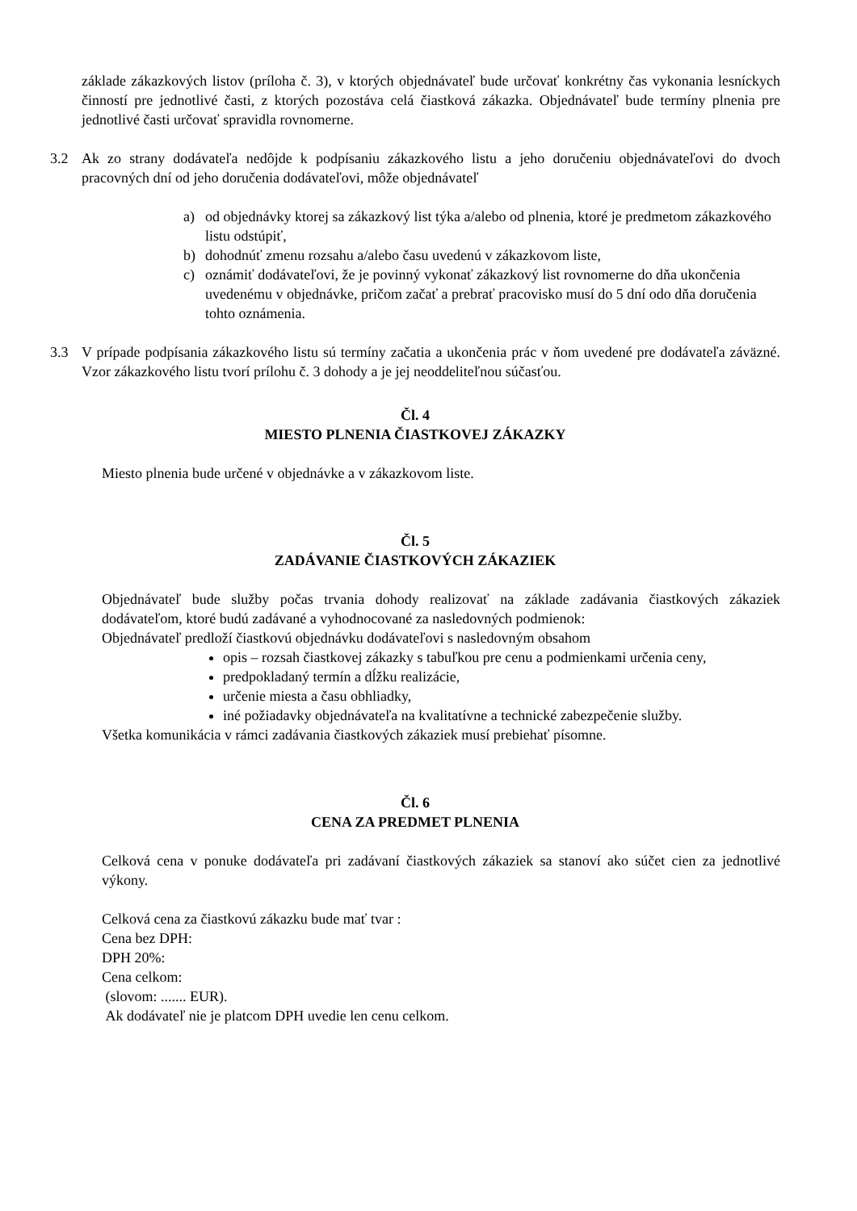základe zákazkových listov (príloha č. 3), v ktorých objednávateľ bude určovať konkrétny čas vykonania lesníckych činností pre jednotlivé časti, z ktorých pozostáva celá čiastková zákazka. Objednávateľ bude termíny plnenia pre jednotlivé časti určovať spravidla rovnomerne.
3.2 Ak zo strany dodávateľa nedôjde k podpísaniu zákazkového listu a jeho doručeniu objednávateľovi do dvoch pracovných dní od jeho doručenia dodávateľovi, môže objednávateľ
a) od objednávky ktorej sa zákazkový list týka a/alebo od plnenia, ktoré je predmetom zákazkového listu odstúpiť,
b) dohodnúť zmenu rozsahu a/alebo času uvedenú v zákazkovom liste,
c) oznámiť dodávateľovi, že je povinný vykonať zákazkový list rovnomerne do dňa ukončenia uvedenému v objednávke, pričom začať a prebrať pracovisko musí do 5 dní odo dňa doručenia tohto oznámenia.
3.3 V prípade podpísania zákazkového listu sú termíny začatia a ukončenia prác v ňom uvedené pre dodávateľa záväzné. Vzor zákazkového listu tvorí prílohu č. 3 dohody a je jej neoddeliteľnou súčasťou.
Čl. 4
MIESTO PLNENIA ČIASTKOVEJ ZÁKAZKY
Miesto plnenia bude určené v objednávke a v zákazkovom liste.
Čl. 5
ZADÁVANIE ČIASTKOVÝCH ZÁKAZIEK
Objednávateľ bude služby počas trvania dohody realizovať na základe zadávania čiastkových zákaziek dodávateľom, ktoré budú zadávané a vyhodnocované za nasledovných podmienok:
Objednávateľ predloží čiastkovú objednávku dodávateľovi s nasledovným obsahom
opis – rozsah čiastkovej zákazky s tabuľkou pre cenu a podmienkami určenia ceny,
predpokladaný termín a dĺžku realizácie,
určenie miesta a času obhliadky,
iné požiadavky objednávateľa na kvalitatívne a technické zabezpečenie služby.
Všetka komunikácia v rámci zadávania čiastkových zákaziek musí prebiehať písomne.
Čl. 6
CENA ZA PREDMET PLNENIA
Celková cena v ponuke dodávateľa pri zadávaní čiastkových zákaziek sa stanoví ako súčet cien za jednotlivé výkony.
Celková cena za čiastkovú zákazku bude mať tvar :
Cena bez DPH:
DPH 20%:
Cena celkom:
(slovom: ....... EUR).
Ak dodávateľ nie je platcom DPH uvedie len cenu celkom.